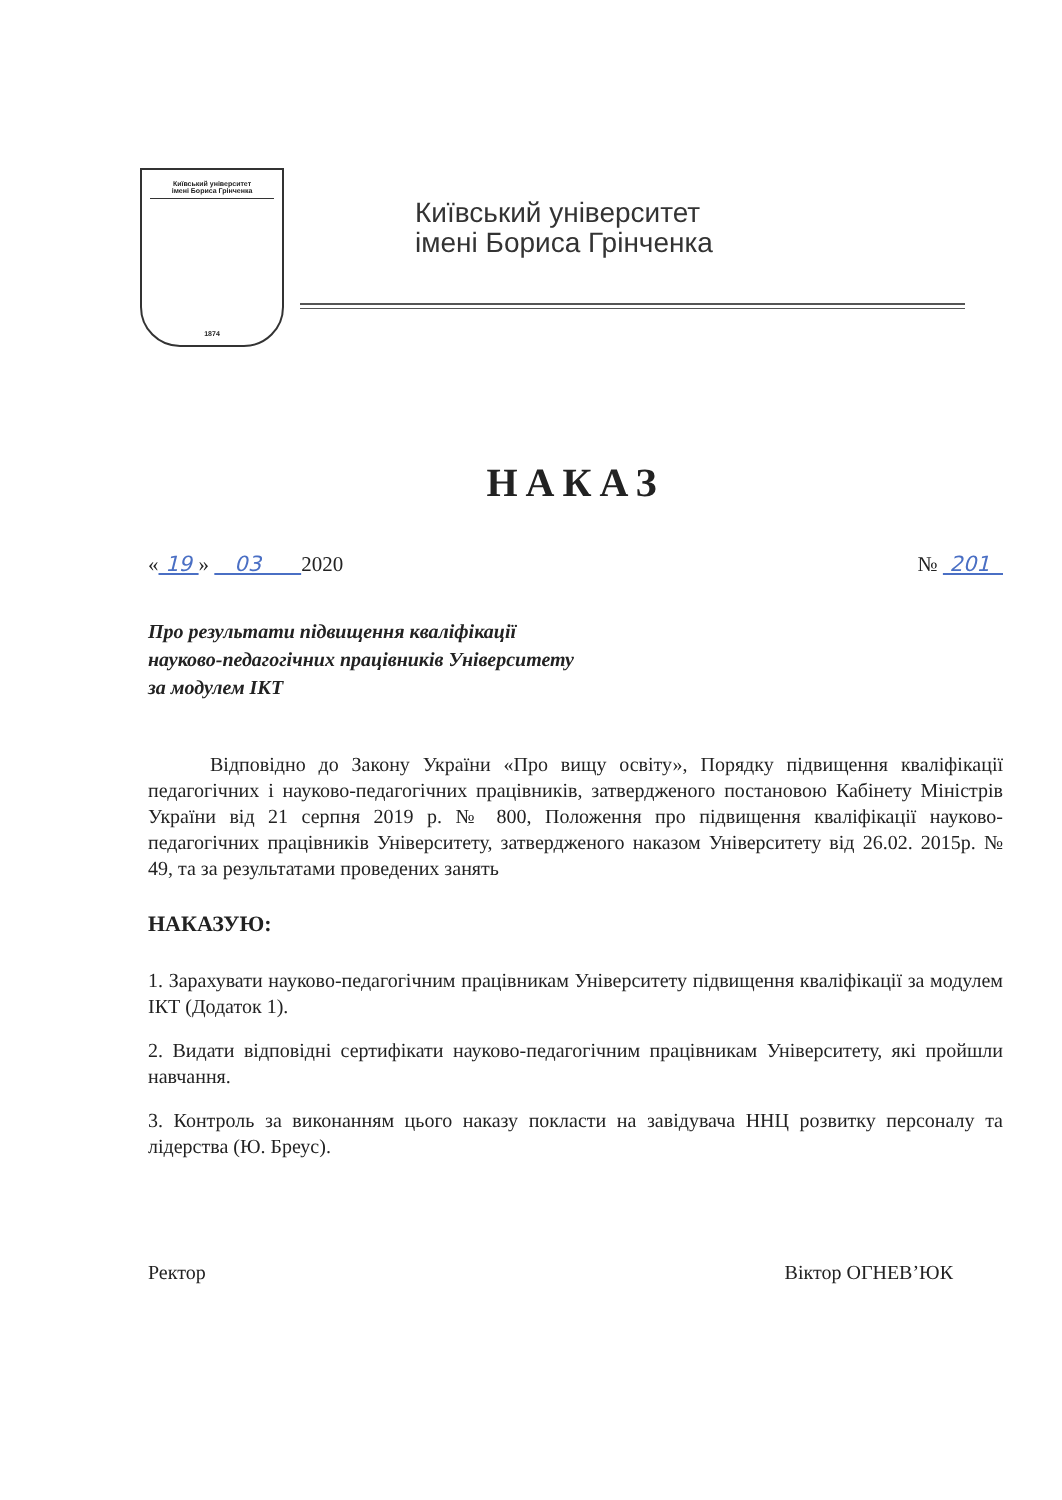Київський університет
імені Бориса Грінченка
1874
Київський університет
імені Бориса Грінченка
НАКАЗ
« 19 » 03 2020 № 201
Про результати підвищення кваліфікації
науково-педагогічних працівників Університету
за модулем ІКТ
Відповідно до Закону України «Про вищу освіту», Порядку підвищення кваліфікації педагогічних і науково-педагогічних працівників, затвердженого постановою Кабінету Міністрів України від 21 серпня 2019 р. № 800, Положення про підвищення кваліфікації науково-педагогічних працівників Університету, затвердженого наказом Університету від 26.02. 2015р. № 49, та за результатами проведених занять
НАКАЗУЮ:
1. Зарахувати науково-педагогічним працівникам Університету підвищення кваліфікації за модулем ІКТ (Додаток 1).
2. Видати відповідні сертифікати науково-педагогічним працівникам Університету, які пройшли навчання.
3. Контроль за виконанням цього наказу покласти на завідувача ННЦ розвитку персоналу та лідерства (Ю. Бреус).
Ректор Віктор ОГНЕВ’ЮК